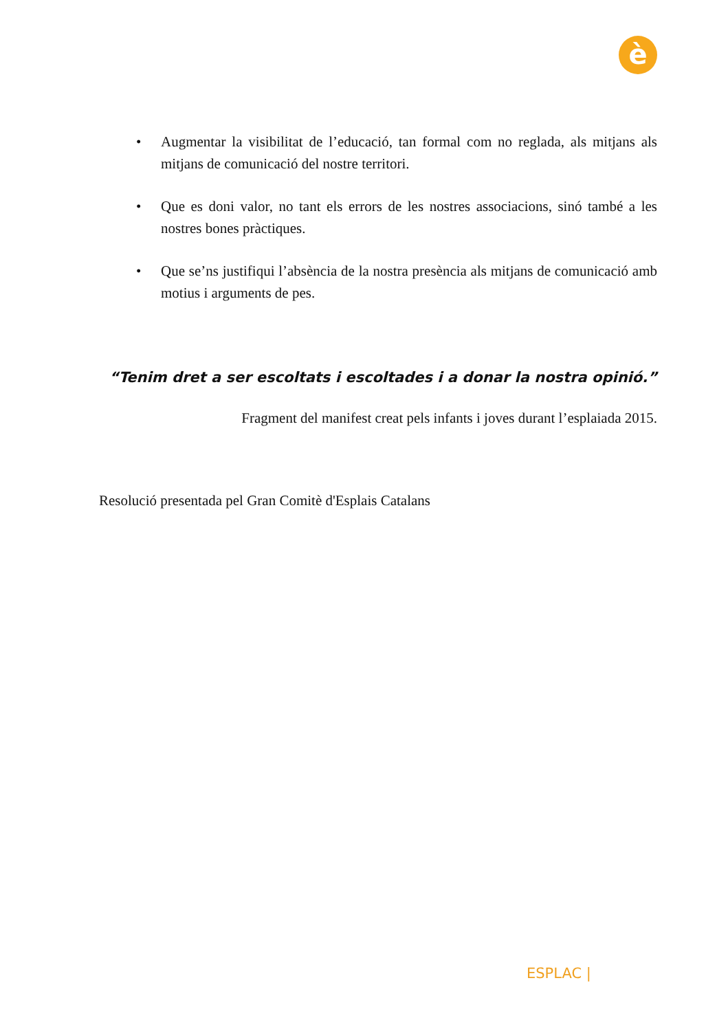è
• Augmentar la visibilitat de l’educació, tan formal com no reglada, als mitjans als mitjans de comunicació del nostre territori.
• Que es doni valor, no tant els errors de les nostres associacions, sinó també a les nostres bones pràctiques.
• Que se’ns justifiqui l’absència de la nostra presència als mitjans de comunicació amb motius i arguments de pes.
“Tenim dret a ser escoltats i escoltades i a donar la nostra opinió.”
Fragment del manifest creat pels infants i joves durant l’esplaiada 2015.
Resolució presentada pel Gran Comitè d'Esplais Catalans
ESPLAC |